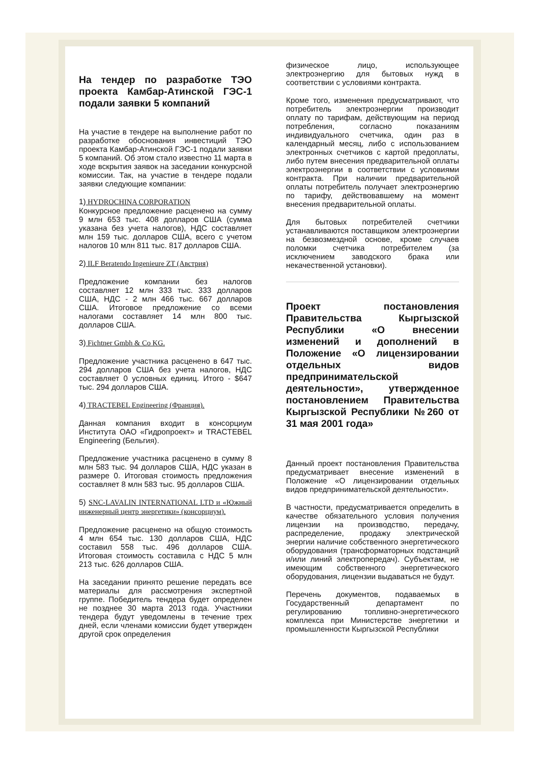На тендер по разработке ТЭО проекта Камбар-Атинской ГЭС-1 подали заявки 5 компаний
На участие в тендере на выполнение работ по разработке обоснования инвестиций ТЭО проекта Камбар-Атинской ГЭС-1 подали заявки 5 компаний. Об этом стало известно 11 марта в ходе вскрытия заявок на заседании конкурсной комиссии. Так, на участие в тендере подали заявки следующие компании:
1) HYDROCHINA CORPORATION
Конкурсное предложение расценено на сумму 9 млн 653 тыс. 408 долларов США (сумма указана без учета налогов), НДС составляет млн 159 тыс. долларов США, всего с учетом налогов 10 млн 811 тыс. 817 долларов США.
2) ILF Beratendo Ingenieure ZT (Австрия)
Предложение компании без налогов составляет 12 млн 333 тыс. 333 долларов США, НДС - 2 млн 466 тыс. 667 долларов США. Итоговое предложение со всеми налогами составляет 14 млн 800 тыс. долларов США.
3) Fichtner Gmbh & Co KG.
Предложение участника расценено в 647 тыс. 294 долларов США без учета налогов, НДС составляет 0 условных единиц. Итого - $647 тыс. 294 долларов США.
4) TRACTEBEL Engineering (Франция).
Данная компания входит в консорциум Института ОАО «Гидропроект» и TRACTEBEL Engineering (Бельгия).
Предложение участника расценено в сумму 8 млн 583 тыс. 94 долларов США, НДС указан в размере 0. Итоговая стоимость предложения составляет 8 млн 583 тыс. 95 долларов США.
5) SNC-LAVALIN INTERNATIONAL LTD и «Южный инженерный центр энергетики» (консорциум).
Предложение расценено на общую стоимость 4 млн 654 тыс. 130 долларов США, НДС составил 558 тыс. 496 долларов США. Итоговая стоимость составила с НДС 5 млн 213 тыс. 626 долларов США.
На заседании принято решение передать все материалы для рассмотрения экспертной группе. Победитель тендера будет определен не позднее 30 марта 2013 года. Участники тендера будут уведомлены в течение трех дней, если членами комиссии будет утвержден другой срок определения
физическое лицо, использующее электроэнергию для бытовых нужд в соответствии с условиями контракта.
Кроме того, изменения предусматривают, что потребитель электроэнергии производит оплату по тарифам, действующим на период потребления, согласно показаниям индивидуального счетчика, один раз в календарный месяц, либо с использованием электронных счетчиков с картой предоплаты, либо путем внесения предварительной оплаты электроэнергии в соответствии с условиями контракта. При наличии предварительной оплаты потребитель получает электроэнергию по тарифу, действовавшему на момент внесения предварительной оплаты.
Для бытовых потребителей счетчики устанавливаются поставщиком электроэнергии на безвозмездной основе, кроме случаев поломки счетчика потребителем (за исключением заводского брака или некачественной установки).
Проект постановления Правительства Кыргызской Республики «О внесении изменений и дополнений в Положение «О лицензировании отдельных видов предпринимательской деятельности», утвержденное постановлением Правительства Кыргызской Республики №260 от 31 мая 2001 года»
Данный проект постановления Правительства предусматривает внесение изменений в Положение «О лицензировании отдельных видов предпринимательской деятельности».
В частности, предусматривается определить в качестве обязательного условия получения лицензии на производство, передачу, распределение, продажу электрической энергии наличие собственного энергетического оборудования (трансформаторных подстанций и/или линий электропередач). Субъектам, не имеющим собственного энергетического оборудования, лицензии выдаваться не будут.
Перечень документов, подаваемых в Государственный департамент по регулированию топливно-энергетического комплекса при Министерстве энергетики и промышленности Кыргызской Республики